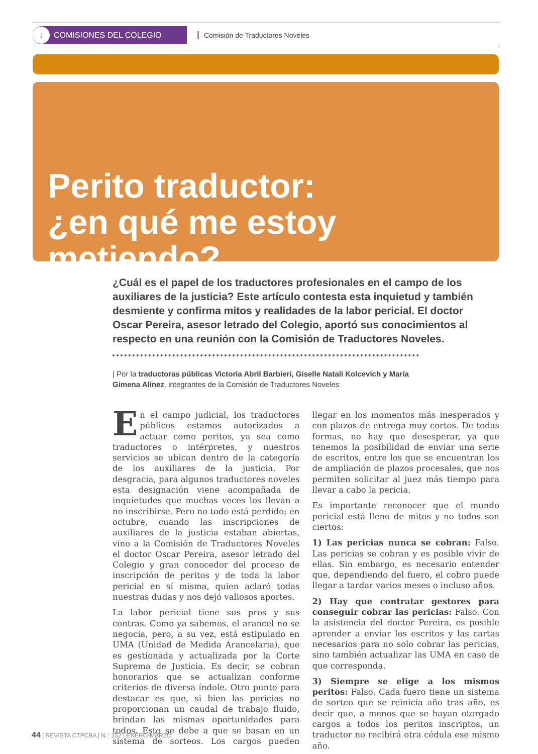↓ COMISIONES DEL COLEGIO
Comisión de Traductores Noveles
Perito traductor:
¿en qué me estoy metiendo?
¿Cuál es el papel de los traductores profesionales en el campo de los auxiliares de la justicia? Este artículo contesta esta inquietud y también desmiente y confirma mitos y realidades de la labor pericial. El doctor Oscar Pereira, asesor letrado del Colegio, aportó sus conocimientos al respecto en una reunión con la Comisión de Traductores Noveles.
| Por la traductoras públicas Victoria Abril Barbieri, Giselle Natali Kolcevich y María Gimena Alinez, integrantes de la Comisión de Traductores Noveles
En el campo judicial, los traductores públicos estamos autorizados a actuar como peritos, ya sea como traductores o intérpretes, y nuestros servicios se ubican dentro de la categoría de los auxiliares de la justicia. Por desgracia, para algunos traductores noveles esta designación viene acompañada de inquietudes que muchas veces los llevan a no inscribirse. Pero no todo está perdido; en octubre, cuando las inscripciones de auxiliares de la justicia estaban abiertas, vino a la Comisión de Traductores Noveles el doctor Oscar Pereira, asesor letrado del Colegio y gran conocedor del proceso de inscripción de peritos y de toda la labor pericial en sí misma, quien aclaró todas nuestras dudas y nos dejó valiosos aportes.
La labor pericial tiene sus pros y sus contras. Como ya sabemos, el arancel no se negocia, pero, a su vez, está estipulado en UMA (Unidad de Medida Arancelaria), que es gestionada y actualizada por la Corte Suprema de Justicia. Es decir, se cobran honorarios que se actualizan conforme criterios de diversa índole. Otro punto para destacar es que, si bien las pericias no proporcionan un caudal de trabajo fluido, brindan las mismas oportunidades para todos. Esto se debe a que se basan en un sistema de sorteos. Los cargos pueden llegar en los momentos más inesperados y con plazos de entrega muy cortos. De todas formas, no hay que desesperar, ya que tenemos la posibilidad de enviar una serie de escritos, entre los que se encuentran los de ampliación de plazos procesales, que nos permiten solicitar al juez más tiempo para llevar a cabo la pericia.
Es importante reconocer que el mundo pericial está lleno de mitos y no todos son ciertos:
1) Las pericias nunca se cobran: Falso. Las pericias se cobran y es posible vivir de ellas. Sin embargo, es necesario entender que, dependiendo del fuero, el cobro puede llegar a tardar varios meses o incluso años.
2) Hay que contratar gestores para conseguir cobrar las pericias: Falso. Con la asistencia del doctor Pereira, es posible aprender a enviar los escritos y las cartas necesarios para no solo cobrar las pericias, sino también actualizar las UMA en caso de que corresponda.
3) Siempre se elige a los mismos peritos: Falso. Cada fuero tiene un sistema de sorteo que se reinicia año tras año, es decir que, a menos que se hayan otorgado cargos a todos los peritos inscriptos, un traductor no recibirá otra cédula ese mismo año.
44 | REVISTA CTPCBA | N.° 152 | ENERO-MARZO